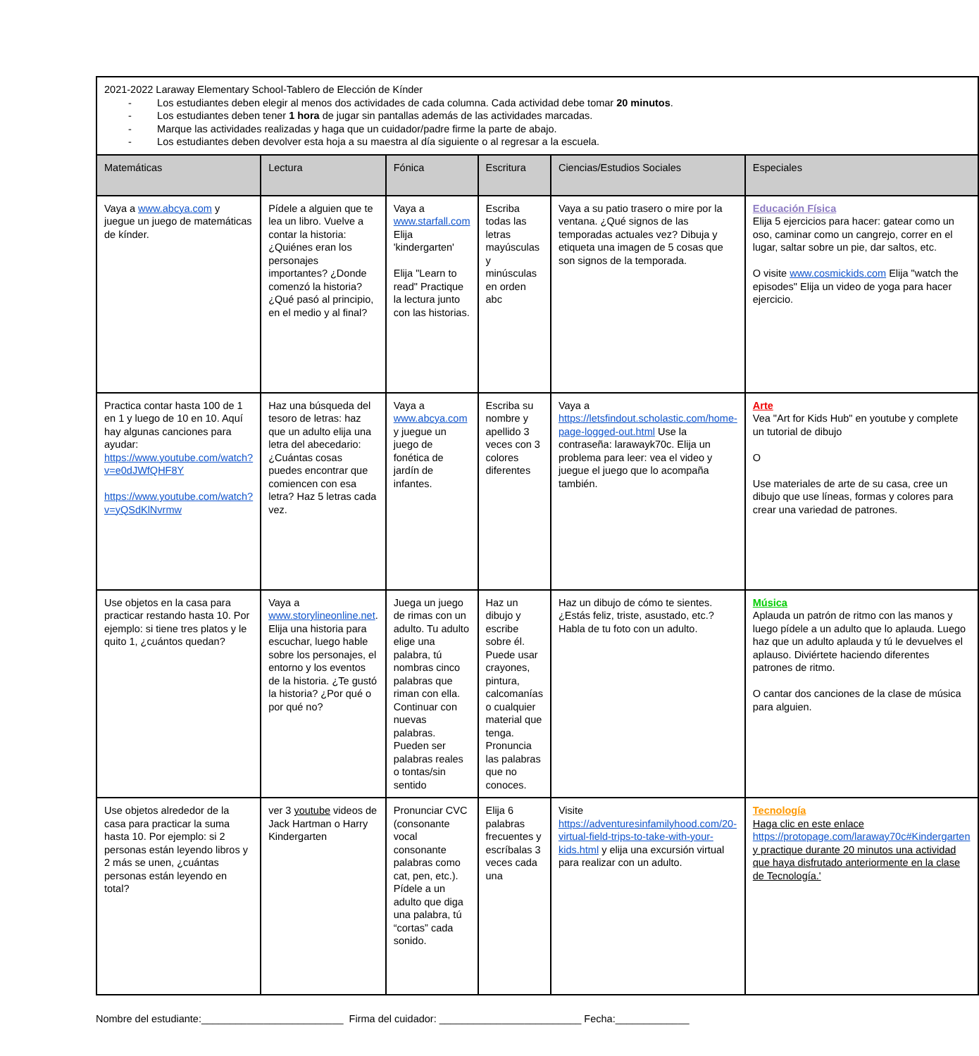| 2021-2022 Laraway Elementary School-Tablero de Elección de Kínder - Los estudiantes deben elegir al menos dos actividades de cada columna. Cada actividad debe tomar 20 minutos . - Los estudiantes deben tener 1 hora de jugar sin pantallas además de las actividades marcadas. - Marque las actividades realizadas y haga que un cuidador/padre firme la parte de abajo. - Los estudiantes deben devolver esta hoja a su maestra al día siguiente o al regresar a la escuela. | | | | | |
| Matemáticas | Lectura | Fónica | Escritura | Ciencias/Estudios Sociales | Especiales |
| Vaya a www.abcya.com y juegue un juego de matemáticas de kínder. | Pídele a alguien que te lea un libro. Vuelve a contar la historia: ¿Quiénes eran los personajes importantes? ¿Donde comenzó la historia? ¿Qué pasó al principio, en el medio y al final? | Vaya a www.starfall.com Elija 'kindergarten' Elija "Learn to read" Practique la lectura junto con las historias. | Escriba todas las letras mayúsculas y minúsculas en orden abc | Vaya a su patio trasero o mire por la ventana. ¿Qué signos de las temporadas actuales vez? Dibuja y etiqueta una imagen de 5 cosas que son signos de la temporada. | Educación Física Elija 5 ejercicios para hacer: gatear como un oso, caminar como un cangrejo, correr en el lugar, saltar sobre un pie, dar saltos, etc. O visite www.cosmickids.com Elija "watch the episodes" Elija un video de yoga para hacer ejercicio. |
| Practica contar hasta 100 de 1 en 1 y luego de 10 en 10. Aquí hay algunas canciones para ayudar: https://www.youtube.com/watch?v=e0dJWfQHF8Y https://www.youtube.com/watch?v=yQSdKlNvrmw | Haz una búsqueda del tesoro de letras: haz que un adulto elija una letra del abecedario: ¿Cuántas cosas puedes encontrar que comiencen con esa letra? Haz 5 letras cada vez. | Vaya a www.abcya.com y juegue un juego de fonética de jardín de infantes. | Escriba su nombre y apellido 3 veces con 3 colores diferentes | Vaya a https://letsfindout.scholastic.com/home-page-logged-out.html Use la contraseña: larawayk70c. Elija un problema para leer: vea el video y juegue el juego que lo acompaña también. | Arte Vea "Art for Kids Hub" en youtube y complete un tutorial de dibujo O Use materiales de arte de su casa, cree un dibujo que use líneas, formas y colores para crear una variedad de patrones. |
| Use objetos en la casa para practicar restando hasta 10. Por ejemplo: si tiene tres platos y le quito 1, ¿cuántos quedan? | Vaya a www.storylineonline.net . Elija una historia para escuchar, luego hable sobre los personajes, el entorno y los eventos de la historia. ¿Te gustó la historia? ¿Por qué o por qué no? | Juega un juego de rimas con un adulto. Tu adulto elige una palabra, tú nombras cinco palabras que riman con ella. Continuar con nuevas palabras. Pueden ser palabras reales o tontas/sin sentido | Haz un dibujo y escribe sobre él. Puede usar crayones, pintura, calcomanías o cualquier material que tenga. Pronuncia las palabras que no conoces. | Haz un dibujo de cómo te sientes. ¿Estás feliz, triste, asustado, etc.? Habla de tu foto con un adulto. | Música Aplauda un patrón de ritmo con las manos y luego pídele a un adulto que lo aplauda. Luego haz que un adulto aplauda y tú le devuelves el aplauso. Diviértete haciendo diferentes patrones de ritmo. O cantar dos canciones de la clase de música para alguien. |
| Use objetos alrededor de la casa para practicar la suma hasta 10. Por ejemplo: si 2 personas están leyendo libros y 2 más se unen, ¿cuántas personas están leyendo en total? | ver 3 youtube videos de Jack Hartman o Harry Kindergarten | Pronunciar CVC (consonante vocal consonante palabras como cat, pen, etc.). Pídele a un adulto que diga una palabra, tú “cortas” cada sonido. | Elija 6 palabras frecuentes y escríbalas 3 veces cada una | Visite https://adventuresinfamilyhood.com/20-virtual-field-trips-to-take-with-your-kids.html y elija una excursión virtual para realizar con un adulto. | Tecnología Haga clic en este enlace https://protopage.com/laraway70c#Kindergarten y practique durante 20 minutos una actividad que haya disfrutado anteriormente en la clase de Tecnología.' |
Nombre del estudiante:_________________________ Firma del cuidador: _________________________ Fecha:_____________